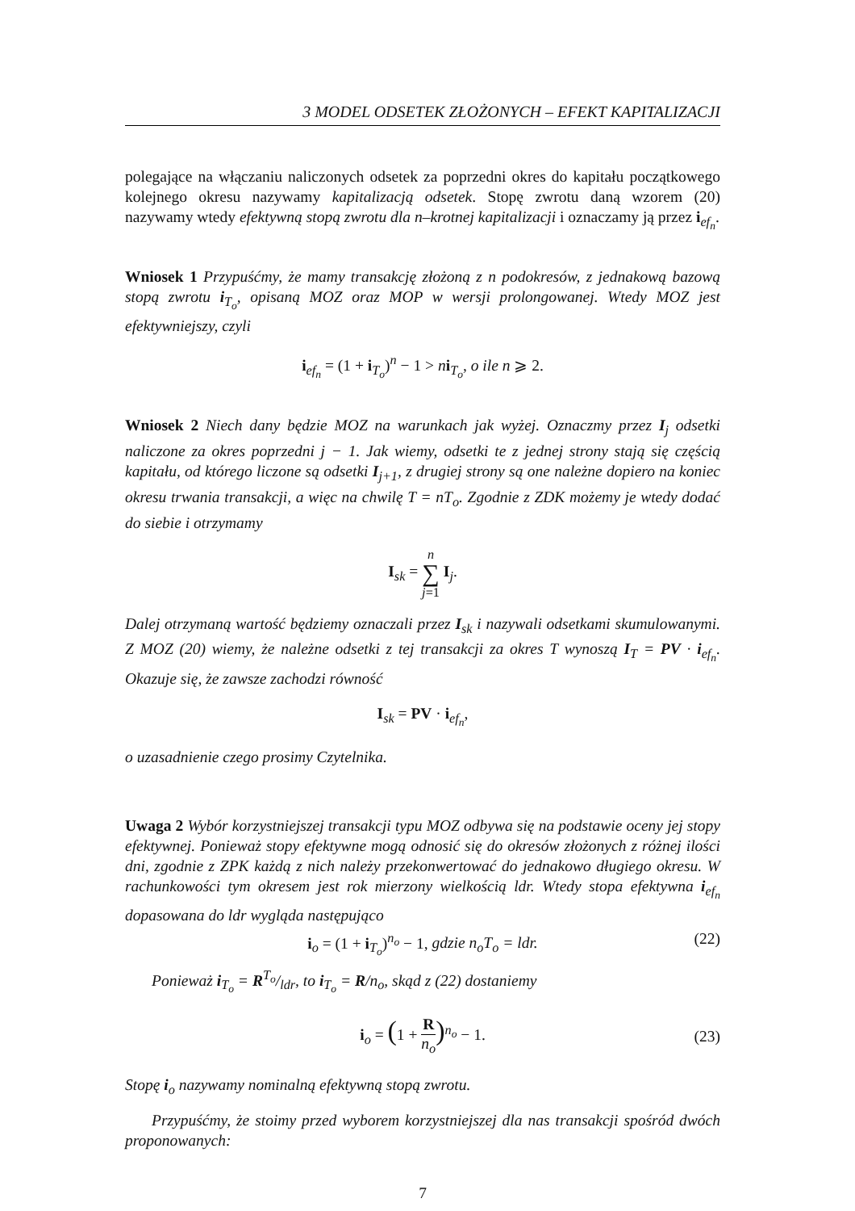3 MODEL ODSETEK ZŁOŻONYCH – EFEKT KAPITALIZACJI
polegające na włączaniu naliczonych odsetek za poprzedni okres do kapitału początkowego kolejnego okresu nazywamy kapitalizacją odsetek. Stopę zwrotu daną wzorem (20) nazywamy wtedy efektywną stopą zwrotu dla n–krotnej kapitalizacji i oznaczamy ją przez i<sub>ef<sub>n</sub></sub>.
Wniosek 1 Przypuśćmy, że mamy transakcję złożoną z n podokresów, z jednakową bazową stopą zwrotu i<sub>T<sub>o</sub></sub>, opisaną MOZ oraz MOP w wersji prolongowanej. Wtedy MOZ jest efektywniejszy, czyli
i<sub>ef<sub>n</sub></sub> = (1 + i<sub>T<sub>o</sub></sub>)<sup>n</sup> − 1 > ni<sub>T<sub>o</sub></sub>, o ile n ⩾ 2.
Wniosek 2 Niech dany będzie MOZ na warunkach jak wyżej. Oznaczmy przez I<sub>j</sub> odsetki naliczone za okres poprzedni j − 1. Jak wiemy, odsetki te z jednej strony stają się częścią kapitału, od którego liczone są odsetki I<sub>j+1</sub>, z drugiej strony są one należne dopiero na koniec okresu trwania transakcji, a więc na chwilę T = nT<sub>o</sub>. Zgodnie z ZDK możemy je wtedy dodać do siebie i otrzymamy
I<sub>sk</sub> = n
∑
j=1 I<sub>j</sub>.
Dalej otrzymaną wartość będziemy oznaczali przez I<sub>sk</sub> i nazywali odsetkami skumulowanymi. Z MOZ (20) wiemy, że należne odsetki z tej transakcji za okres T wynoszą I<sub>T</sub> = PV · i<sub>ef<sub>n</sub></sub>. Okazuje się, że zawsze zachodzi równość
I<sub>sk</sub> = PV · i<sub>ef<sub>n</sub></sub>,
o uzasadnienie czego prosimy Czytelnika.
Uwaga 2 Wybór korzystniejszej transakcji typu MOZ odbywa się na podstawie oceny jej stopy efektywnej. Ponieważ stopy efektywne mogą odnosić się do okresów złożonych z różnej ilości dni, zgodnie z ZPK każdą z nich należy przekonwertować do jednakowo długiego okresu. W rachunkowości tym okresem jest rok mierzony wielkością ldr. Wtedy stopa efektywna i<sub>ef<sub>n</sub></sub> dopasowana do ldr wygląda następująco
i<sub>o</sub> = (1 + i<sub>T<sub>o</sub></sub>)<sup>n<sub>o</sub></sup> − 1, gdzie n<sub>o</sub>T<sub>o</sub> = ldr. (22)
Ponieważ i<sub>T<sub>o</sub></sub> = RT<sub>o</sub>/ldr, to i<sub>T<sub>o</sub></sub> = R/n<sub>o</sub>, skąd z (22) dostaniemy
i<sub>o</sub> = (1 + R
n<sub>o</sub>)<sup>n<sub>o</sub></sup> − 1.
(23)
Stopę i<sub>o</sub> nazywamy nominalną efektywną stopą zwrotu.
Przypuśćmy, że stoimy przed wyborem korzystniejszej dla nas transakcji spośród dwóch proponowanych:
7